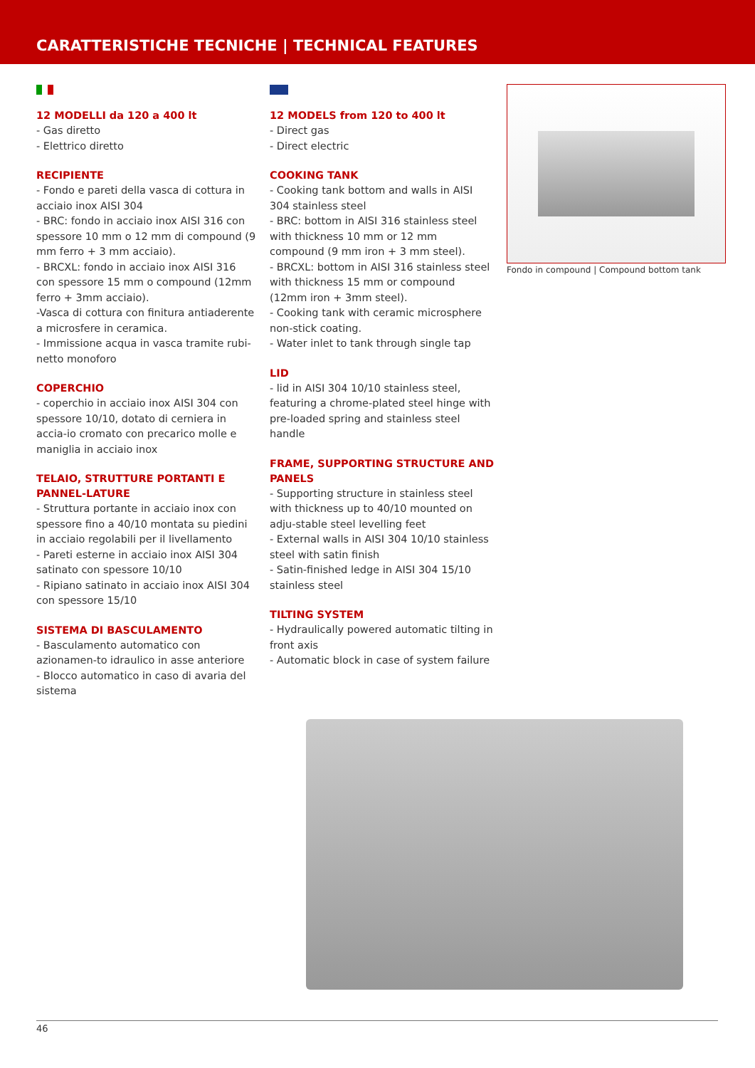CARATTERISTICHE TECNICHE | TECHNICAL FEATURES
12 MODELLI da 120 a 400 lt
- Gas diretto
- Elettrico diretto
RECIPIENTE
- Fondo e pareti della vasca di cottura in acciaio inox AISI 304
- BRC: fondo in acciaio inox AISI 316 con spessore 10 mm o 12 mm di compound (9 mm ferro + 3 mm acciaio).
- BRCXL: fondo in acciaio inox AISI 316 con spessore 15 mm o compound (12mm ferro + 3mm acciaio).
-Vasca di cottura con finitura antiaderente a microsfere in ceramica.
- Immissione acqua in vasca tramite rubi-netto monoforo
COPERCHIO
- coperchio in acciaio inox AISI 304 con spessore 10/10, dotato di cerniera in accia-io cromato con precarico molle e maniglia in acciaio inox
TELAIO, STRUTTURE PORTANTI E PANNEL-LATURE
- Struttura portante in acciaio inox con spessore fino a 40/10 montata su piedini in acciaio regolabili per il livellamento
- Pareti esterne in acciaio inox AISI 304 satinato con spessore 10/10
- Ripiano satinato in acciaio inox AISI 304 con spessore 15/10
SISTEMA DI BASCULAMENTO
- Basculamento automatico con azionamen-to idraulico in asse anteriore
- Blocco automatico in caso di avaria del sistema
12 MODELS from 120 to 400 lt
- Direct gas
- Direct electric
COOKING TANK
- Cooking tank bottom and walls in AISI 304 stainless steel
- BRC: bottom in AISI 316 stainless steel with thickness 10 mm or 12 mm compound (9 mm iron + 3 mm steel).
- BRCXL: bottom in AISI 316 stainless steel with thickness 15 mm or compound (12mm iron + 3mm steel).
- Cooking tank with ceramic microsphere non-stick coating.
- Water inlet to tank through single tap
LID
- lid in AISI 304 10/10 stainless steel, featuring a chrome-plated steel hinge with pre-loaded spring and stainless steel handle
FRAME, SUPPORTING STRUCTURE AND PANELS
- Supporting structure in stainless steel with thickness up to 40/10 mounted on adju-stable steel levelling feet
- External walls in AISI 304 10/10 stainless steel with satin finish
- Satin-finished ledge in AISI 304 15/10 stainless steel
TILTING SYSTEM
- Hydraulically powered automatic tilting in front axis
- Automatic block in case of system failure
Fondo in compound | Compound bottom tank
46